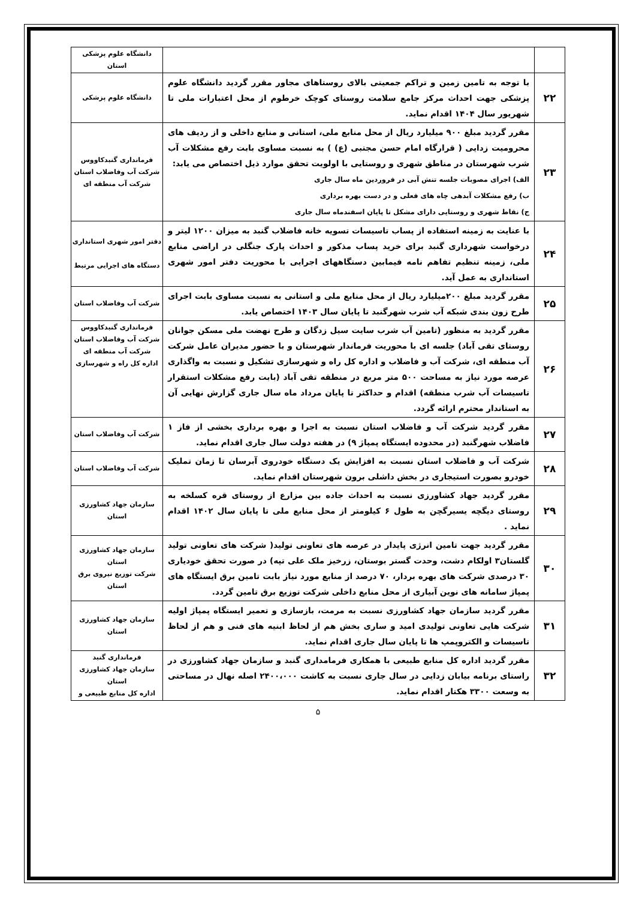| | | دانشگاه علوم پزشکی استان |
| ۲۲ | با توجه به تامین زمین و تراکم جمعیتی بالای روستاهای مجاور مقرر گردید دانشگاه علوم پزشکی جهت احداث مرکز جامع سلامت روستای کوچک خرطوم از محل اعتبارات ملی تا شهریور سال ۱۴۰۴ اقدام نماید. | دانشگاه علوم پزشکی |
| ۲۳ | مقرر گردید مبلغ ۹۰۰ میلیارد ریال از محل منابع ملی، استانی و منابع داخلی و از ردیف های محرومیت زدایی ( قرارگاه امام حسن مجتبی (ع) ) به نسبت مساوی بابت رفع مشکلات آب شرب شهرستان در مناطق شهری و روستایی با اولویت تحقق موارد ذیل اختصاص می یابد: الف) اجرای مصوبات جلسه تنش آبی در فروردین ماه سال جاری ب) رفع مشکلات آبدهی چاه های فعلی و در دست بهره برداری ج) نقاط شهری و روستایی دارای مشکل تا پایان اسفندماه سال جاری | فرمانداری گنبدکاووس شرکت آب وفاضلاب استان شرکت آب منطقه ای |
| ۲۴ | با عنایت به زمینه استفاده از پساب تاسیسات تسویه خانه فاضلاب گنبد به میزان ۱۲۰۰ لیتر و درخواست شهرداری گنبد برای خرید پساب مذکور و احداث پارک جنگلی در اراضی منابع ملی، زمینه تنظیم تفاهم نامه فیمابین دستگاههای اجرایی با محوریت دفتر امور شهری استانداری به عمل آید. | دفتر امور شهری استانداری دستگاه های اجرایی مرتبط |
| ۲۵ | مقرر گردید مبلغ ۲۰۰میلیارد ریال از محل منابع ملی و استانی به نسبت مساوی بابت اجرای طرح زون بندی شبکه آب شرب شهرگنبد تا پایان سال ۱۴۰۳ اختصاص یابد. | شرکت آب وفاضلاب استان |
| ۲۶ | مقرر گردید به منظور (تامین آب شرب سایت سیل زدگان و طرح نهضت ملی مسکن جوانان روستای تقی آباد) جلسه ای با محوریت فرماندار شهرستان و با حضور مدیران عامل شرکت آب منطقه ای، شرکت آب و فاضلاب و اداره کل راه و شهرسازی تشکیل و نسبت به واگذاری عرصه مورد نیاز به مساحت ۵۰۰ متر مربع در منطقه تقی آباد (بابت رفع مشکلات استقرار تاسیسات آب شرب منطقه) اقدام و حداکثر تا پایان مرداد ماه سال جاری گزارش نهایی آن به استاندار محترم ارائه گردد. | فرمانداری گنبدکاووس شرکت آب وفاضلاب استان شرکت آب منطقه ای اداره کل راه و شهرسازی |
| ۲۷ | مقرر گردید شرکت آب و فاضلاب استان نسبت به اجرا و بهره برداری بخشی از فاز ۱ فاضلاب شهرگنبد (در محدوده ایستگاه پمپاژ ۹) در هفته دولت سال جاری اقدام نماید. | شرکت آب وفاضلاب استان |
| ۲۸ | شرکت آب و فاضلاب استان نسبت به افزایش یک دستگاه خودروی آبرسان تا زمان تملیک خودرو بصورت استیجاری در بخش داشلی برون شهرستان اقدام نماید. | شرکت آب وفاضلاب استان |
| ۲۹ | مقرر گردید جهاد کشاورزی نسبت به احداث جاده بین مزارع از روستای قره کسلخه به روستای دیگچه یسیرگچن به طول ۶ کیلومتر از محل منابع ملی تا پایان سال ۱۴۰۲ اقدام نماید . | سازمان جهاد کشاورزی استان |
| ۳۰ | مقرر گردید جهت تامین انرژی پایدار در عرصه های تعاونی تولید( شرکت های تعاونی تولید گلستان۳ اولکام دشت، وحدت گستر بوستان، زرخیز ملک علی تپه) در صورت تحقق خودیاری ۳۰ درصدی شرکت های بهره بردار، ۷۰ درصد از منابع مورد نیاز بابت تامین برق ایستگاه های پمپاژ سامانه های نوین آبیاری از محل منابع داخلی شرکت توزیع برق تامین گردد. | سازمان جهاد کشاورزی استان شرکت توزیع نیروی برق استان |
| ۳۱ | مقرر گردید سازمان جهاد کشاورزی نسبت به مرمت، بازسازی و تعمیر ایستگاه پمپاژ اولیه شرکت هایی تعاونی تولیدی امید و ساری بخش هم از لحاظ ابنیه های فنی و هم از لحاظ تاسیسات و الکتروپمپ ها تا پایان سال جاری اقدام نماید. | سازمان جهاد کشاورزی استان |
| ۳۲ | مقرر گردید اداره کل منابع طبیعی با همکاری فرمامداری گنبد و سازمان جهاد کشاورزی در راستای برنامه بیابان زدایی در سال جاری نسبت به کاشت ۲۴۰۰،۰۰۰ اصله نهال در مساحتی به وسعت ۳۳۰۰ هکتار اقدام نماید. | فرمانداری گنبد سازمان جهاد کشاورزی استان اداره کل منابع طبیعی و |
۵